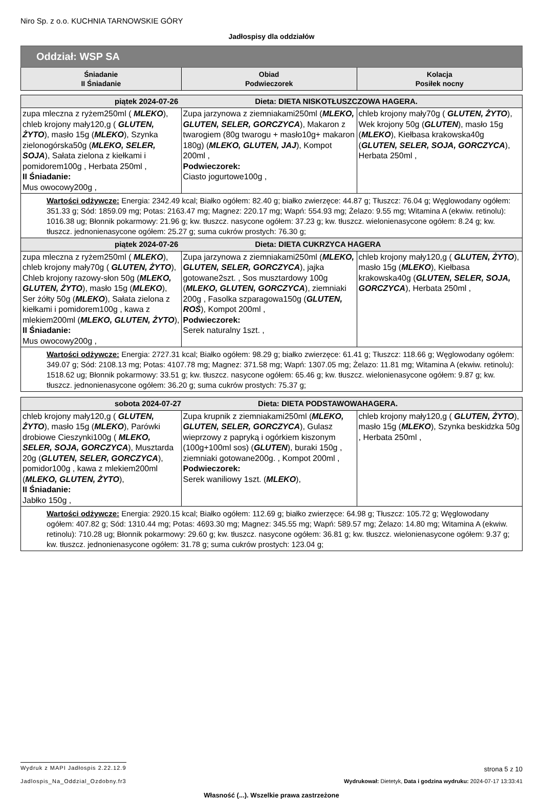Niro Sp. z o.o. KUCHNIA TARNOWSKIE GÓRY
Jadłospisy dla oddziałów
| Oddział: WSP SA | | |
| Śniadanie II Śniadanie | Obiad Podwieczorek | Kolacja Posiłek nocny |
| piątek 2024-07-26 Dieta: DIETA NISKOTŁUSZCZOWA HAGERA. | | |
| zupa mleczna z ryżem250ml ( MLEKO ), chleb krojony mały120,g ( GLUTEN, ŻYTO ), masło 15g ( MLEKO ), Szynka zielonogórska50g ( MLEKO, SELER, SOJA ), Sałata zielona z kiełkami i pomidorem100g , Herbata 250ml , II Śniadanie: Mus owocowy200g , | Zupa jarzynowa z ziemniakami250ml ( MLEKO, GLUTEN, SELER, GORCZYCA ), Makaron z twarogiem (80g twarogu + masło10g+ makaron 180g) ( MLEKO, GLUTEN, JAJ ), Kompot 200ml , Podwieczorek: Ciasto jogurtowe100g , | chleb krojony mały70g ( GLUTEN, ŻYTO ), Wek krojony 50g ( GLUTEN ), masło 15g ( MLEKO ), Kiełbasa krakowska40g ( GLUTEN, SELER, SOJA, GORCZYCA ), Herbata 250ml , |
| Wartości odżywcze: Energia: 2342.49 kcal; Białko ogółem: 82.40 g; białko zwierzęce: 44.87 g; Tłuszcz: 76.04 g; Węglowodany ogółem: 351.33 g; Sód: 1859.09 mg; Potas: 2163.47 mg; Magnez: 220.17 mg; Wapń: 554.93 mg; Żelazo: 9.55 mg; Witamina A (ekwiw. retinolu): 1016.38 ug; Błonnik pokarmowy: 21.96 g; kw. tłuszcz. nasycone ogółem: 37.23 g; kw. tłuszcz. wielonienasycone ogółem: 8.24 g; kw. tłuszcz. jednonienasycone ogółem: 25.27 g; suma cukrów prostych: 76.30 g; | | |
| piątek 2024-07-26 Dieta: DIETA CUKRZYCA HAGERA | | |
| zupa mleczna z ryżem250ml ( MLEKO ), chleb krojony mały70g ( GLUTEN, ŻYTO ), Chleb krojony razowy-słon 50g ( MLEKO, GLUTEN, ŻYTO ), masło 15g ( MLEKO ), Ser żółty 50g ( MLEKO ), Sałata zielona z kiełkami i pomidorem100g , kawa z mlekiem200ml ( MLEKO, GLUTEN, ŻYTO ), II Śniadanie: Mus owocowy200g , | Zupa jarzynowa z ziemniakami250ml ( MLEKO, GLUTEN, SELER, GORCZYCA ), jajka gotowane2szt. , Sos musztardowy 100g ( MLEKO, GLUTEN, GORCZYCA ), ziemniaki 200g , Fasolka szparagowa150g ( GLUTEN, ROŚ ), Kompot 200ml , Podwieczorek: Serek naturalny 1szt. , | chleb krojony mały120,g ( GLUTEN, ŻYTO ), masło 15g ( MLEKO ), Kiełbasa krakowska40g ( GLUTEN, SELER, SOJA, GORCZYCA ), Herbata 250ml , |
| Wartości odżywcze: Energia: 2727.31 kcal; Białko ogółem: 98.29 g; białko zwierzęce: 61.41 g; Tłuszcz: 118.66 g; Węglowodany ogółem: 349.07 g; Sód: 2108.13 mg; Potas: 4107.78 mg; Magnez: 371.58 mg; Wapń: 1307.05 mg; Żelazo: 11.81 mg; Witamina A (ekwiw. retinolu): 1518.62 ug; Błonnik pokarmowy: 33.51 g; kw. tłuszcz. nasycone ogółem: 65.46 g; kw. tłuszcz. wielonienasycone ogółem: 9.87 g; kw. tłuszcz. jednonienasycone ogółem: 36.20 g; suma cukrów prostych: 75.37 g; | | |
| sobota 2024-07-27 Dieta: DIETA PODSTAWOWAHAGERA. | | |
| chleb krojony mały120,g ( GLUTEN, ŻYTO ), masło 15g ( MLEKO ), Parówki drobiowe Cieszynki100g ( MLEKO, SELER, SOJA, GORCZYCA ), Musztarda 20g ( GLUTEN, SELER, GORCZYCA ), pomidor100g , kawa z mlekiem200ml ( MLEKO, GLUTEN, ŻYTO ), II Śniadanie: Jabłko 150g , | Zupa krupnik z ziemniakami250ml ( MLEKO, GLUTEN, SELER, GORCZYCA ), Gulasz wieprzowy z papryką i ogórkiem kiszonym (100g+100ml sos) ( GLUTEN ), buraki 150g , ziemniaki gotowane200g. , Kompot 200ml , Podwieczorek: Serek waniliowy 1szt. ( MLEKO ), | chleb krojony mały120,g ( GLUTEN, ŻYTO ), masło 15g ( MLEKO ), Szynka beskidzka 50g , Herbata 250ml , |
| Wartości odżywcze: Energia: 2920.15 kcal; Białko ogółem: 112.69 g; białko zwierzęce: 64.98 g; Tłuszcz: 105.72 g; Węglowodany ogółem: 407.82 g; Sód: 1310.44 mg; Potas: 4693.30 mg; Magnez: 345.55 mg; Wapń: 589.57 mg; Żelazo: 14.80 mg; Witamina A (ekwiw. retinolu): 710.28 ug; Błonnik pokarmowy: 29.60 g; kw. tłuszcz. nasycone ogółem: 36.81 g; kw. tłuszcz. wielonienasycone ogółem: 9.37 g; kw. tłuszcz. jednonienasycone ogółem: 31.78 g; suma cukrów prostych: 123.04 g; | | |
Wydruk z MAPI Jadłospis 2.22.12.9 strona 5 z 10
Jadlospis_Na_Oddzial_Ozdobny.fr3 Wydrukował: Dietetyk, Data i godzina wydruku: 2024-07-17 13:33:41
Własność (...). Wszelkie prawa zastrzeżone